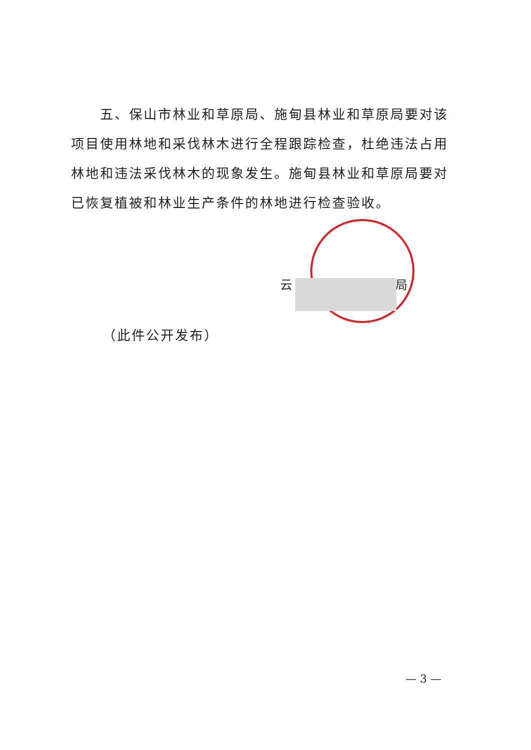五、保山市林业和草原局、施甸县林业和草原局要对该项目使用林地和采伐林木进行全程跟踪检查，杜绝违法占用林地和违法采伐林木的现象发生。施甸县林业和草原局要对已恢复植被和林业生产条件的林地进行检查验收。
云 局
（此件公开发布）
— 3 —